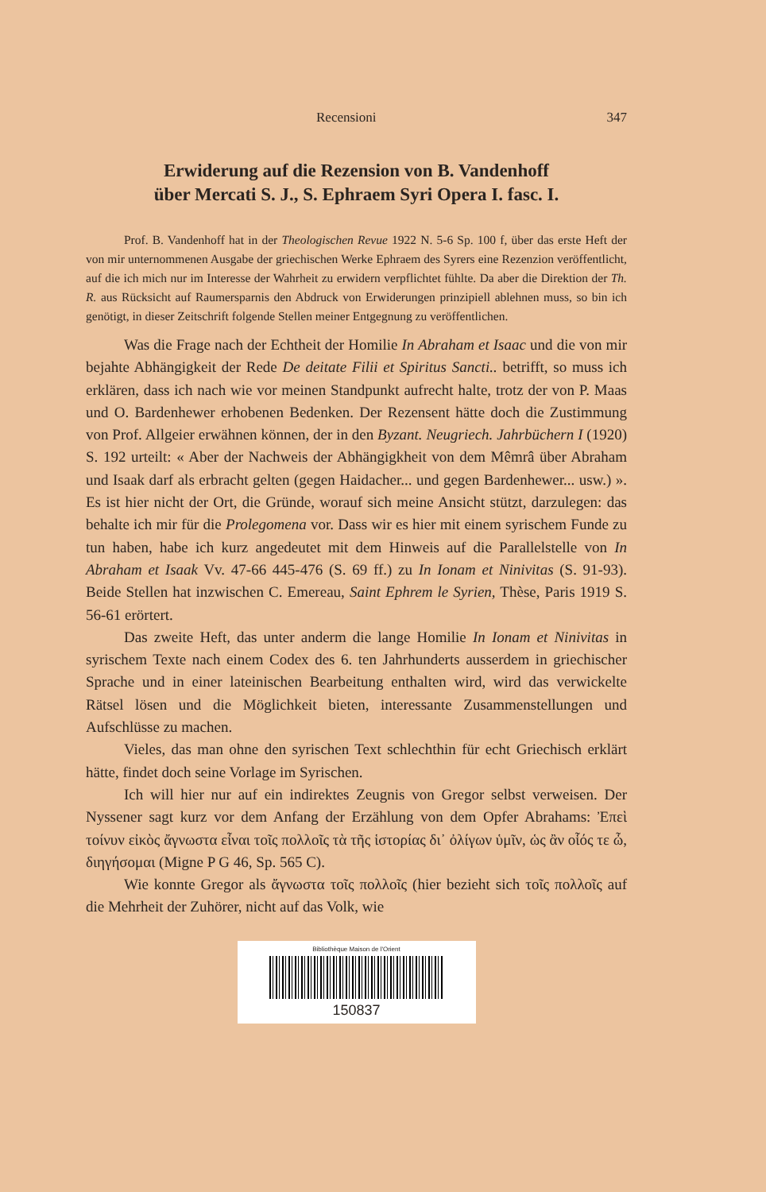Recensioni 347
Erwiderung auf die Rezension von B. Vandenhoff
über Mercati S. J., S. Ephraem Syri Opera I. fasc. I.
Prof. B. Vandenhoff hat in der Theologischen Revue 1922 N. 5-6 Sp. 100 f, über das erste Heft der von mir unternommenen Ausgabe der griechischen Werke Ephraem des Syrers eine Rezenzion veröffentlicht, auf die ich mich nur im Interesse der Wahrheit zu erwidern verpflichtet fühlte. Da aber die Direktion der Th. R. aus Rücksicht auf Raumersparnis den Abdruck von Erwiderungen prinzipiell ablehnen muss, so bin ich genötigt, in dieser Zeitschrift folgende Stellen meiner Entgegnung zu veröffentlichen.
Was die Frage nach der Echtheit der Homilie In Abraham et Isaac und die von mir bejahte Abhängigkeit der Rede De deitate Filii et Spiritus Sancti.. betrifft, so muss ich erklären, dass ich nach wie vor meinen Standpunkt aufrecht halte, trotz der von P. Maas und O. Bardenhewer erhobenen Bedenken. Der Rezensent hätte doch die Zustimmung von Prof. Allgeier erwähnen können, der in den Byzant. Neugriech. Jahrbüchern I (1920) S. 192 urteilt: « Aber der Nachweis der Abhängigkheit von dem Mêmrâ über Abraham und Isaak darf als erbracht gelten (gegen Haidacher... und gegen Bardenhewer... usw.) ». Es ist hier nicht der Ort, die Gründe, worauf sich meine Ansicht stützt, darzulegen: das behalte ich mir für die Prolegomena vor. Dass wir es hier mit einem syrischem Funde zu tun haben, habe ich kurz angedeutet mit dem Hinweis auf die Parallelstelle von In Abraham et Isaak Vv. 47-66 445-476 (S. 69 ff.) zu In Ionam et Ninivitas (S. 91-93). Beide Stellen hat inzwischen C. Emereau, Saint Ephrem le Syrien, Thèse, Paris 1919 S. 56-61 erörtert.
Das zweite Heft, das unter anderm die lange Homilie In Ionam et Ninivitas in syrischem Texte nach einem Codex des 6. ten Jahrhunderts ausserdem in griechischer Sprache und in einer lateinischen Bearbeitung enthalten wird, wird das verwickelte Rätsel lösen und die Möglichkeit bieten, interessante Zusammenstellungen und Aufschlüsse zu machen.
Vieles, das man ohne den syrischen Text schlechthin für echt Griechisch erklärt hätte, findet doch seine Vorlage im Syrischen.
Ich will hier nur auf ein indirektes Zeugnis von Gregor selbst verweisen. Der Nyssener sagt kurz vor dem Anfang der Erzählung von dem Opfer Abrahams: Ἐπεὶ τοίνυν εἰκὸς ἄγνωστα εἶναι τοῖς πολλοῖς τὰ τῆς ἱστορίας δι᾽ ὀλίγων ὑμῖν, ὡς ἂν οἷός τε ὦ, διηγήσομαι (Migne P G 46, Sp. 565 C).
Wie konnte Gregor als ἄγνωστα τοῖς πολλοῖς (hier bezieht sich τοῖς πολλοῖς auf die Mehrheit der Zuhörer, nicht auf das Volk, wie
Bibliothèque Maison de l'Orient
150837